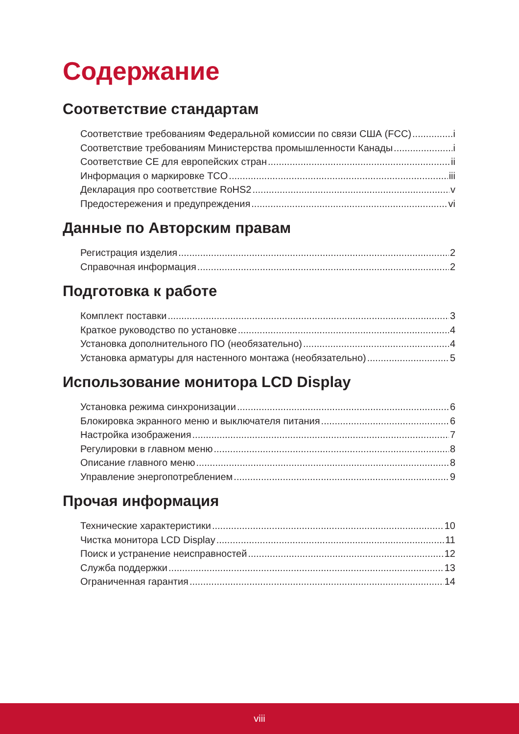Содержание
Соответствие стандартам
Соответствие требованиям Федеральной комиссии по связи США (FCC) i
Соответствие требованиям Министерства промышленности Канады i
Соответствие CE для европейских стран ii
Информация о маркировке TCO iii
Декларация про соответствие RoHS2 v
Предостережения и предупреждения vi
Данные по Авторским правам
Регистрация изделия 2
Справочная информация 2
Подготовка к работе
Комплект поставки 3
Краткое руководство по установке 4
Установка дополнительного ПО (необязательно) 4
Установка арматуры для настенного монтажа (необязательно) 5
Использование монитора LCD Display
Установка режима синхронизации 6
Блокировка экранного меню и выключателя питания 6
Настройка изображения 7
Регулировки в главном меню 8
Описание главного меню 8
Управление энергопотреблением 9
Прочая информация
Технические характеристики 10
Чистка монитора LCD Display 11
Поиск и устранение неисправностей 12
Служба поддержки 13
Ограниченная гарантия 14
viii